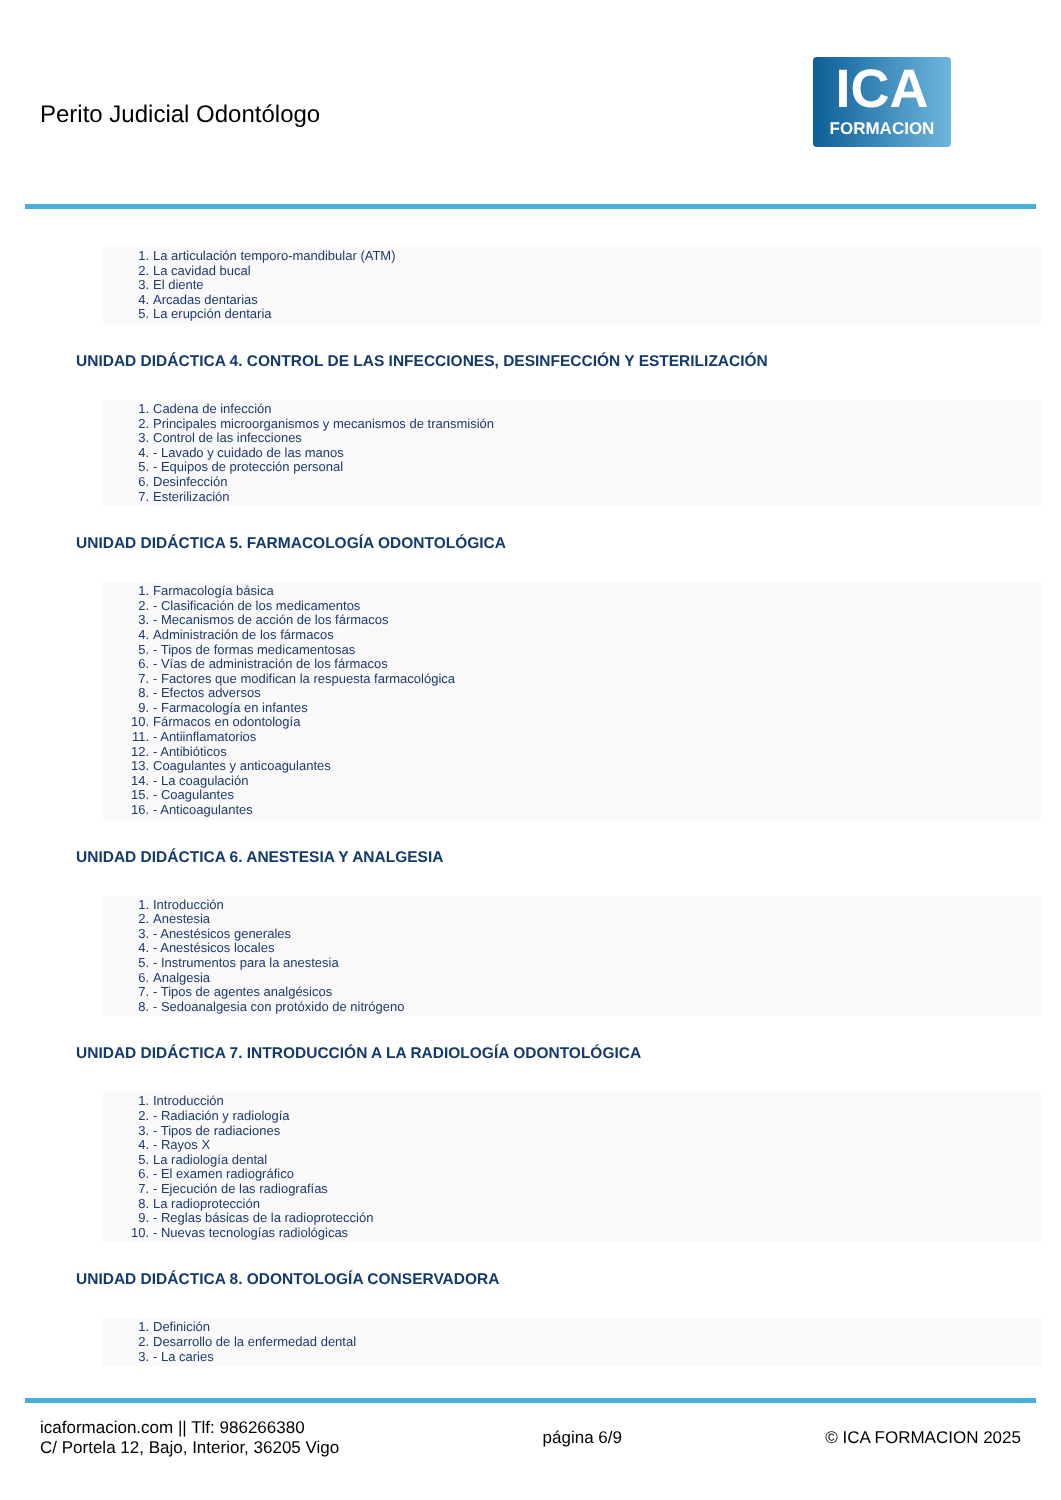Perito Judicial Odontólogo
ICA
FORMACION
1. La articulación temporo-mandibular (ATM)
2. La cavidad bucal
3. El diente
4. Arcadas dentarias
5. La erupción dentaria
UNIDAD DIDÁCTICA 4. CONTROL DE LAS INFECCIONES, DESINFECCIÓN Y ESTERILIZACIÓN
1. Cadena de infección
2. Principales microorganismos y mecanismos de transmisión
3. Control de las infecciones
4. - Lavado y cuidado de las manos
5. - Equipos de protección personal
6. Desinfección
7. Esterilización
UNIDAD DIDÁCTICA 5. FARMACOLOGÍA ODONTOLÓGICA
1. Farmacología básica
2. - Clasificación de los medicamentos
3. - Mecanismos de acción de los fármacos
4. Administración de los fármacos
5. - Tipos de formas medicamentosas
6. - Vías de administración de los fármacos
7. - Factores que modifican la respuesta farmacológica
8. - Efectos adversos
9. - Farmacología en infantes
10. Fármacos en odontología
11. - Antiinflamatorios
12. - Antibióticos
13. Coagulantes y anticoagulantes
14. - La coagulación
15. - Coagulantes
16. - Anticoagulantes
UNIDAD DIDÁCTICA 6. ANESTESIA Y ANALGESIA
1. Introducción
2. Anestesia
3. - Anestésicos generales
4. - Anestésicos locales
5. - Instrumentos para la anestesia
6. Analgesia
7. - Tipos de agentes analgésicos
8. - Sedoanalgesia con protóxido de nitrógeno
UNIDAD DIDÁCTICA 7. INTRODUCCIÓN A LA RADIOLOGÍA ODONTOLÓGICA
1. Introducción
2. - Radiación y radiología
3. - Tipos de radiaciones
4. - Rayos X
5. La radiología dental
6. - El examen radiográfico
7. - Ejecución de las radiografías
8. La radioprotección
9. - Reglas básicas de la radioprotección
10. - Nuevas tecnologías radiológicas
UNIDAD DIDÁCTICA 8. ODONTOLOGÍA CONSERVADORA
1. Definición
2. Desarrollo de la enfermedad dental
3. - La caries
icaformacion.com || Tlf: 986266380
C/ Portela 12, Bajo, Interior, 36205 Vigo
página 6/9 © ICA FORMACION 2025